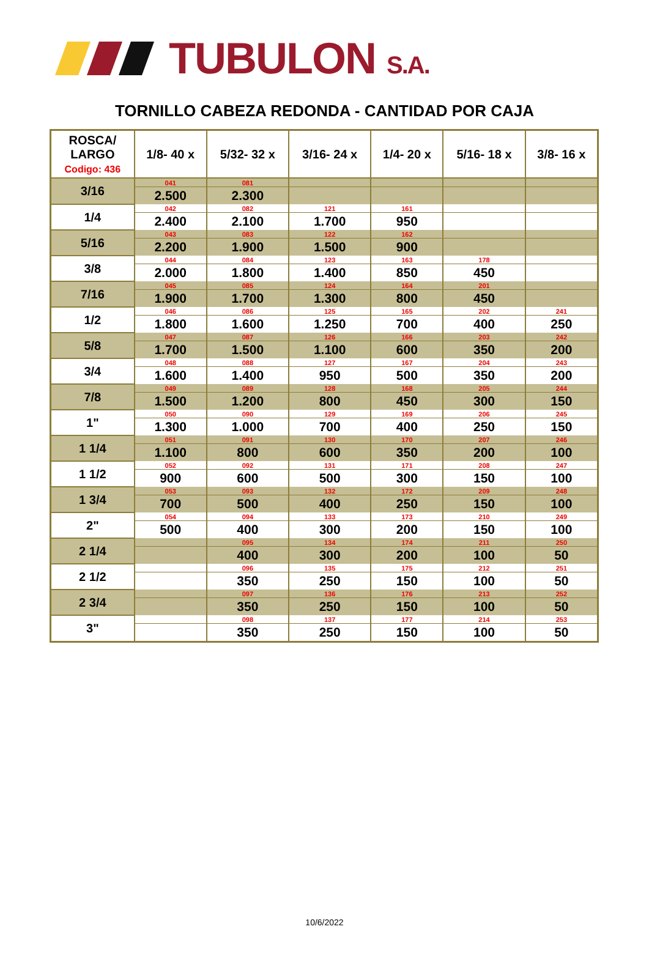TUBULON S.A.
TORNILLO CABEZA REDONDA - CANTIDAD POR CAJA
| ROSCA/ LARGO Codigo: 436 | 1/8- 40 x | 5/32- 32 x | 3/16- 24 x | 1/4- 20 x | 5/16- 18 x | 3/8- 16 x |
| --- | --- | --- | --- | --- | --- | --- |
| 3/16 | 041 | 081 | | | | |
| | 2.500 | 2.300 | | | | |
| 1/4 | 042 | 082 | 121 | 161 | | |
| | 2.400 | 2.100 | 1.700 | 950 | | |
| 5/16 | 043 | 083 | 122 | 162 | | |
| | 2.200 | 1.900 | 1.500 | 900 | | |
| 3/8 | 044 | 084 | 123 | 163 | 178 | |
| | 2.000 | 1.800 | 1.400 | 850 | 450 | |
| 7/16 | 045 | 085 | 124 | 164 | 201 | |
| | 1.900 | 1.700 | 1.300 | 800 | 450 | |
| 1/2 | 046 | 086 | 125 | 165 | 202 | 241 |
| | 1.800 | 1.600 | 1.250 | 700 | 400 | 250 |
| 5/8 | 047 | 087 | 126 | 166 | 203 | 242 |
| | 1.700 | 1.500 | 1.100 | 600 | 350 | 200 |
| 3/4 | 048 | 088 | 127 | 167 | 204 | 243 |
| | 1.600 | 1.400 | 950 | 500 | 350 | 200 |
| 7/8 | 049 | 089 | 128 | 168 | 205 | 244 |
| | 1.500 | 1.200 | 800 | 450 | 300 | 150 |
| 1" | 050 | 090 | 129 | 169 | 206 | 245 |
| | 1.300 | 1.000 | 700 | 400 | 250 | 150 |
| 1 1/4 | 051 | 091 | 130 | 170 | 207 | 246 |
| | 1.100 | 800 | 600 | 350 | 200 | 100 |
| 1 1/2 | 052 | 092 | 131 | 171 | 208 | 247 |
| | 900 | 600 | 500 | 300 | 150 | 100 |
| 1 3/4 | 053 | 093 | 132 | 172 | 209 | 248 |
| | 700 | 500 | 400 | 250 | 150 | 100 |
| 2" | 054 | 094 | 133 | 173 | 210 | 249 |
| | 500 | 400 | 300 | 200 | 150 | 100 |
| 2 1/4 | | 095 | 134 | 174 | 211 | 250 |
| | | 400 | 300 | 200 | 100 | 50 |
| 2 1/2 | | 096 | 135 | 175 | 212 | 251 |
| | | 350 | 250 | 150 | 100 | 50 |
| 2 3/4 | | 097 | 136 | 176 | 213 | 252 |
| | | 350 | 250 | 150 | 100 | 50 |
| 3" | | 098 | 137 | 177 | 214 | 253 |
| | | 350 | 250 | 150 | 100 | 50 |
10/6/2022